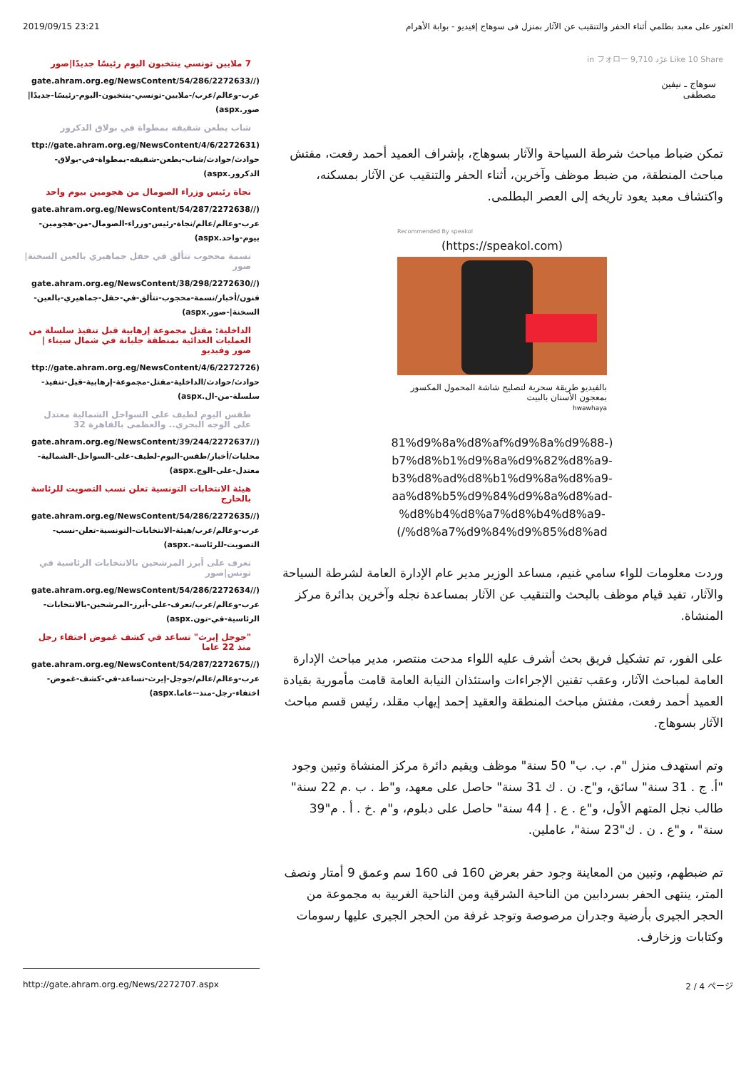2019/09/15 23:21 العثور على معبد بطلمي أثناء الحفر والتنقيب عن الآثار بمنزل فى سوهاج إفيديو - بوابة الأهرام
in フォロー 9,710 غرّد Like 10 Share
سوهاج ـ نيفين
مصطفى
تمكن ضباط مباحث شرطة السياحة والآثار بسوهاج، بإشراف العميد أحمد رفعت، مفتش مباحث المنطقة، من ضبط موظف وآخرين، أثناء الحفر والتنقيب عن الآثار بمسكنه، واكتشاف معبد يعود تاريخه إلى العصر البطلمى.
Recommended By speakol
(https://speakol.com)
بالفيديو طريقة سحرية لتصليح شاشة المحمول المكسور بمعجون الأسنان بالبيت
hwawhaya
‎81%d9%8a%d8%af%d9%8a%d9%88-)
b7%d8%b1%d9%8a%d9%82%d8%a9-
b3%d8%ad%d8%b1%d9%8a%d8%a9-
aa%d8%b5%d9%84%d9%8a%d8%ad-
%d8%b4%d8%a7%d8%b4%d8%a9-
(/%d8%a7%d9%84%d9%85%d8%ad
وردت معلومات للواء سامي غنيم، مساعد الوزير مدير عام الإدارة العامة لشرطة السياحة والآثار، تفيد قيام موظف بالبحث والتنقيب عن الآثار بمساعدة نجله وآخرين بدائرة مركز المنشاة.
على الفور، تم تشكيل فريق بحث أشرف عليه اللواء مدحت منتصر، مدير مباحث الإدارة العامة لمباحث الآثار، وعقب تقنين الإجراءات واستئذان النيابة العامة قامت مأمورية بقيادة العميد أحمد رفعت، مفتش مباحث المنطقة والعقيد إحمد إيهاب مقلد، رئيس قسم مباحث الآثار بسوهاج.
وتم استهدف منزل "م. ب. ب" 50 سنة" موظف ويقيم دائرة مركز المنشاة وتبين وجود "أ. ج . 31 سنة" سائق، و"ح. ن . ك 31 سنة" حاصل على معهد، و"ط . ب .م 22 سنة" طالب نجل المتهم الأول، و"ع . ع . إ 44 سنة" حاصل على دبلوم، و"م .خ . أ . م"39 سنة" ، و"ع . ن . ك"23 سنة"، عاملين.
تم ضبطهم، وتبين من المعاينة وجود حفر بعرض 160 فى 160 سم وعمق 9 أمتار ونصف المتر، ينتهى الحفر بسردابين من الناحية الشرقية ومن الناحية الغربية به مجموعة من الحجر الجيرى بأرضية وجدران مرصوصة وتوجد غرفة من الحجر الجيرى عليها رسومات وكتابات وزخارف.
7 ملايين تونسي ينتخبون اليوم رئيسًا جديدًا|صور
(//gate.ahram.org.eg/NewsContent/54/286/2272633 عرب-وعالم/عرب/-ملايين-تونسي-ينتخبون-اليوم-رئيسًا-جديدًا|صور.aspx)
شاب يطعن شقيقه بمطواة في بولاق الدكرور
(ttp://gate.ahram.org.eg/NewsContent/4/6/2272631 حوادث/حوادث/شاب-يطعن-شقيقه-بمطواة-في-بولاق-الدكرور.aspx)
نجاة رئيس وزراء الصومال من هجومين بيوم واحد
(//gate.ahram.org.eg/NewsContent/54/287/2272638 عرب-وعالم/عالم/نجاة-رئيس-وزراء-الصومال-من-هجومين-بيوم-واحد.aspx)
نسمة محجوب تتألق في حفل جماهيري بالعين السخنة|صور
(//gate.ahram.org.eg/NewsContent/38/298/2272630 فنون/أخبار/نسمة-محجوب-تتألق-في-حفل-جماهيري-بالعين-السخنة|-صور.aspx)
الداخلية: مقتل مجموعة إرهابية قبل تنفيذ سلسلة من العمليات العدائية بمنطقة جلبانة في شمال سيناء | صور وفيديو
(ttp://gate.ahram.org.eg/NewsContent/4/6/2272726 حوادث/حوادث/الداخلية-مقتل-مجموعة-إرهابية-قبل-تنفيذ-سلسلة-من-ال.aspx)
طقس اليوم لطيف على السواحل الشمالية معتدل على الوجه البحري.. والعظمى بالقاهرة 32
(//gate.ahram.org.eg/NewsContent/39/244/2272637 محليات/أخبار/طقس-اليوم-لطيف-على-السواحل-الشمالية-معتدل-على-الوج.aspx)
هيئة الانتخابات التونسية تعلن نسب التصويت للرئاسة بالخارج
(//gate.ahram.org.eg/NewsContent/54/286/2272635 عرب-وعالم/عرب/هيئة-الانتخابات-التونسية-تعلن-نسب-التصويت-للرئاسة-.aspx)
تعرف على أبرز المرشحين بالانتخابات الرئاسية في تونس|صور
(//gate.ahram.org.eg/NewsContent/54/286/2272634 عرب-وعالم/عرب/تعرف-على-أبرز-المرشحين-بالانتخابات-الرئاسية-في-تون.aspx)
"جوجل إيرث" تساعد في كشف غموض اختفاء رجل منذ 22 عاما
(//gate.ahram.org.eg/NewsContent/54/287/2272675 عرب-وعالم/عالم/جوجل-إيرث-تساعد-في-كشف-غموض-اختفاء-رجل-منذ--عاما.aspx)
http://gate.ahram.org.eg/News/2272707.aspx 2 / 4 ページ